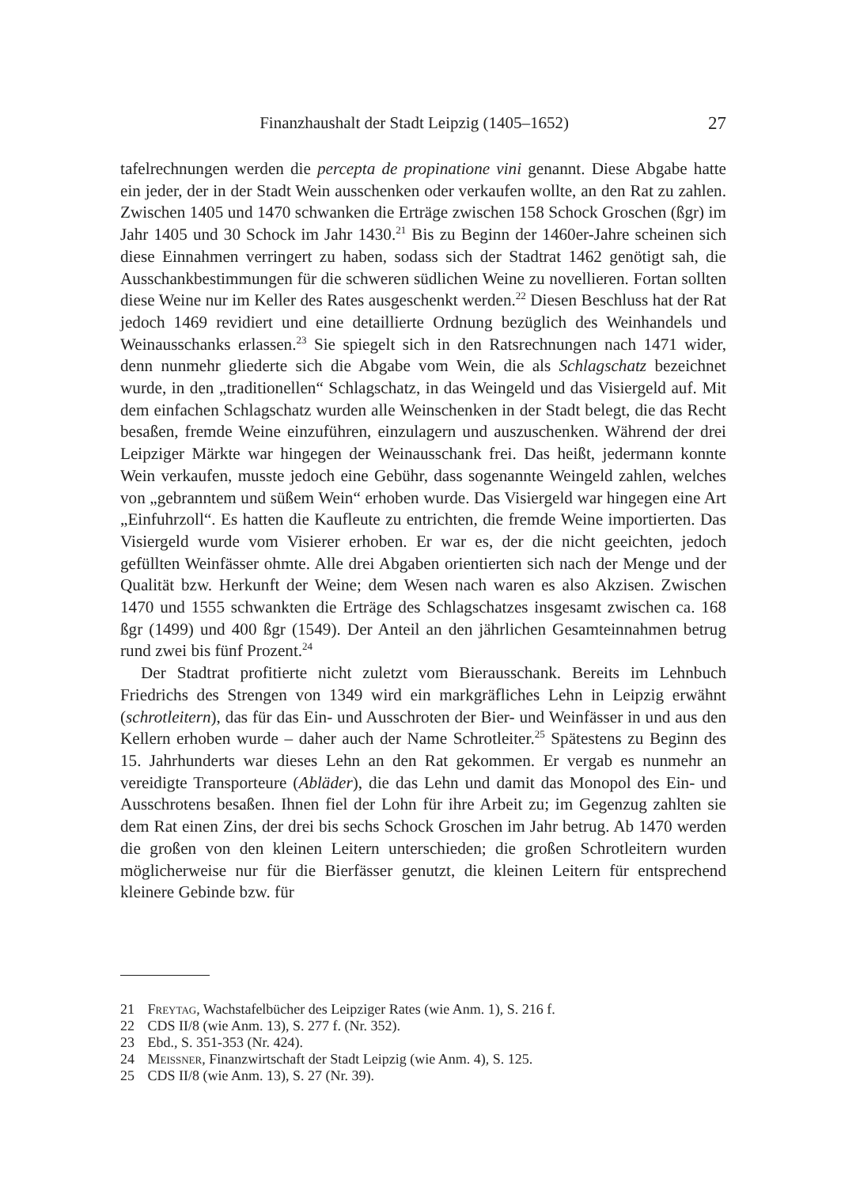Finanzhaushalt der Stadt Leipzig (1405–1652) 27
tafelrechnungen werden die percepta de propinatione vini genannt. Diese Abgabe hatte ein jeder, der in der Stadt Wein ausschenken oder verkaufen wollte, an den Rat zu zahlen. Zwischen 1405 und 1470 schwanken die Erträge zwischen 158 Schock Groschen (ßgr) im Jahr 1405 und 30 Schock im Jahr 1430.<sup>21</sup> Bis zu Beginn der 1460er-Jahre scheinen sich diese Einnahmen verringert zu haben, sodass sich der Stadtrat 1462 genötigt sah, die Ausschankbestimmungen für die schweren südlichen Weine zu novellieren. Fortan sollten diese Weine nur im Keller des Rates ausgeschenkt werden.<sup>22</sup> Diesen Beschluss hat der Rat jedoch 1469 revidiert und eine detaillierte Ordnung bezüglich des Weinhandels und Weinausschanks erlassen.<sup>23</sup> Sie spiegelt sich in den Ratsrechnungen nach 1471 wider, denn nunmehr gliederte sich die Abgabe vom Wein, die als Schlagschatz bezeichnet wurde, in den „traditionellen“ Schlagschatz, in das Weingeld und das Visiergeld auf. Mit dem einfachen Schlagschatz wurden alle Weinschenken in der Stadt belegt, die das Recht besaßen, fremde Weine einzuführen, einzulagern und auszuschenken. Während der drei Leipziger Märkte war hingegen der Weinausschank frei. Das heißt, jedermann konnte Wein verkaufen, musste jedoch eine Gebühr, dass sogenannte Weingeld zahlen, welches von „gebranntem und süßem Wein“ erhoben wurde. Das Visiergeld war hingegen eine Art „Einfuhrzoll“. Es hatten die Kaufleute zu entrichten, die fremde Weine importierten. Das Visiergeld wurde vom Visierer erhoben. Er war es, der die nicht geeichten, jedoch gefüllten Weinfässer ohmte. Alle drei Abgaben orientierten sich nach der Menge und der Qualität bzw. Herkunft der Weine; dem Wesen nach waren es also Akzisen. Zwischen 1470 und 1555 schwankten die Erträge des Schlagschatzes insgesamt zwischen ca. 168 ßgr (1499) und 400 ßgr (1549). Der Anteil an den jährlichen Gesamteinnahmen betrug rund zwei bis fünf Prozent.<sup>24</sup>
Der Stadtrat profitierte nicht zuletzt vom Bierausschank. Bereits im Lehnbuch Friedrichs des Strengen von 1349 wird ein markgräfliches Lehn in Leipzig erwähnt (schrotleitern), das für das Ein- und Ausschroten der Bier- und Weinfässer in und aus den Kellern erhoben wurde – daher auch der Name Schrotleiter.<sup>25</sup> Spätestens zu Beginn des 15. Jahrhunderts war dieses Lehn an den Rat gekommen. Er vergab es nunmehr an vereidigte Transporteure (Abläder), die das Lehn und damit das Monopol des Ein- und Ausschrotens besaßen. Ihnen fiel der Lohn für ihre Arbeit zu; im Gegenzug zahlten sie dem Rat einen Zins, der drei bis sechs Schock Groschen im Jahr betrug. Ab 1470 werden die großen von den kleinen Leitern unterschieden; die großen Schrotleitern wurden möglicherweise nur für die Bierfässer genutzt, die kleinen Leitern für entsprechend kleinere Gebinde bzw. für
21 Freytag, Wachstafelbücher des Leipziger Rates (wie Anm. 1), S. 216 f.
22 CDS II/8 (wie Anm. 13), S. 277 f. (Nr. 352).
23 Ebd., S. 351-353 (Nr. 424).
24 Meissner, Finanzwirtschaft der Stadt Leipzig (wie Anm. 4), S. 125.
25 CDS II/8 (wie Anm. 13), S. 27 (Nr. 39).